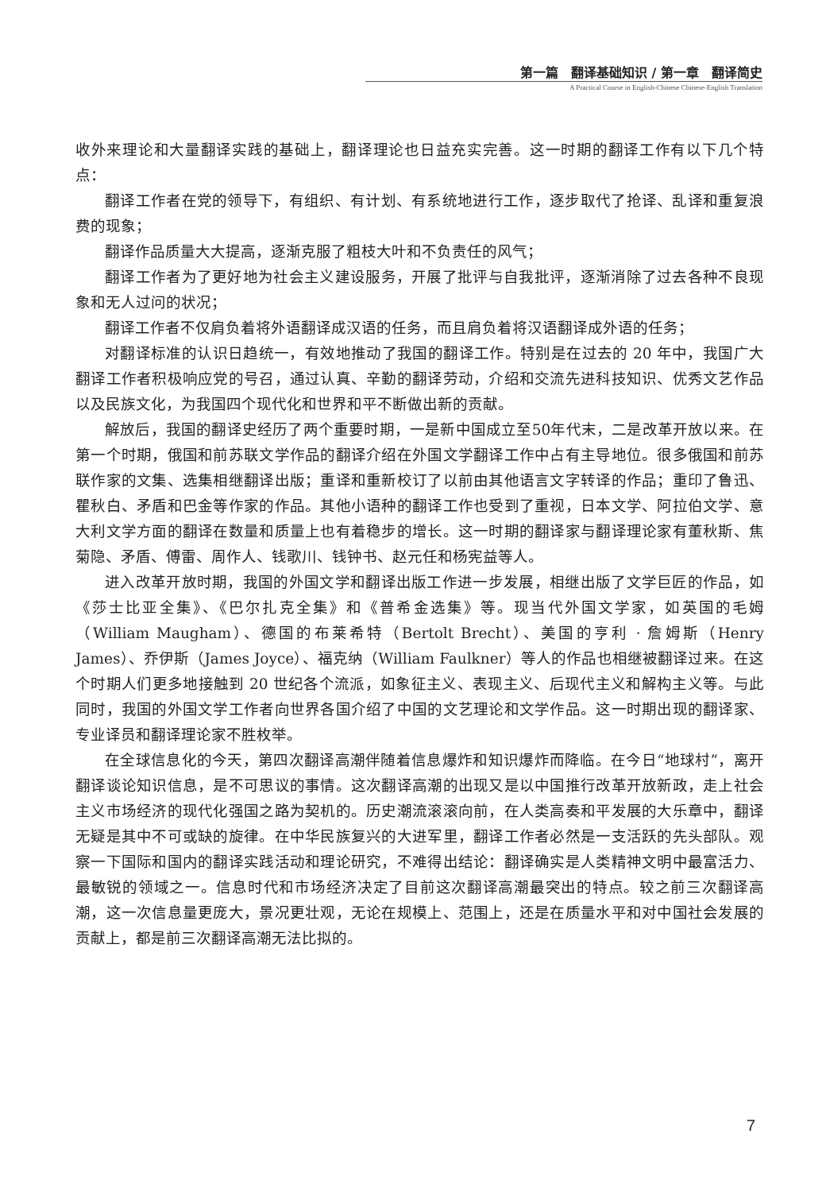第一篇　翻译基础知识 / 第一章　翻译简史
A Practical Course in English-Chinese Chinese-English Translation
收外来理论和大量翻译实践的基础上，翻译理论也日益充实完善。这一时期的翻译工作有以下几个特点：
翻译工作者在党的领导下，有组织、有计划、有系统地进行工作，逐步取代了抢译、乱译和重复浪费的现象；
翻译作品质量大大提高，逐渐克服了粗枝大叶和不负责任的风气；
翻译工作者为了更好地为社会主义建设服务，开展了批评与自我批评，逐渐消除了过去各种不良现象和无人过问的状况；
翻译工作者不仅肩负着将外语翻译成汉语的任务，而且肩负着将汉语翻译成外语的任务；
对翻译标准的认识日趋统一，有效地推动了我国的翻译工作。特别是在过去的 20 年中，我国广大翻译工作者积极响应党的号召，通过认真、辛勤的翻译劳动，介绍和交流先进科技知识、优秀文艺作品以及民族文化，为我国四个现代化和世界和平不断做出新的贡献。
解放后，我国的翻译史经历了两个重要时期，一是新中国成立至50年代末，二是改革开放以来。在第一个时期，俄国和前苏联文学作品的翻译介绍在外国文学翻译工作中占有主导地位。很多俄国和前苏联作家的文集、选集相继翻译出版；重译和重新校订了以前由其他语言文字转译的作品；重印了鲁迅、瞿秋白、矛盾和巴金等作家的作品。其他小语种的翻译工作也受到了重视，日本文学、阿拉伯文学、意大利文学方面的翻译在数量和质量上也有着稳步的增长。这一时期的翻译家与翻译理论家有董秋斯、焦菊隐、矛盾、傅雷、周作人、钱歌川、钱钟书、赵元任和杨宪益等人。
进入改革开放时期，我国的外国文学和翻译出版工作进一步发展，相继出版了文学巨匠的作品，如《莎士比亚全集》、《巴尔扎克全集》和《普希金选集》等。现当代外国文学家，如英国的毛姆（William Maugham）、德国的布莱希特（Bertolt Brecht）、美国的亨利 · 詹姆斯（Henry James）、乔伊斯（James Joyce）、福克纳（William Faulkner）等人的作品也相继被翻译过来。在这个时期人们更多地接触到 20 世纪各个流派，如象征主义、表现主义、后现代主义和解构主义等。与此同时，我国的外国文学工作者向世界各国介绍了中国的文艺理论和文学作品。这一时期出现的翻译家、专业译员和翻译理论家不胜枚举。
在全球信息化的今天，第四次翻译高潮伴随着信息爆炸和知识爆炸而降临。在今日“地球村”，离开翻译谈论知识信息，是不可思议的事情。这次翻译高潮的出现又是以中国推行改革开放新政，走上社会主义市场经济的现代化强国之路为契机的。历史潮流滚滚向前，在人类高奏和平发展的大乐章中，翻译无疑是其中不可或缺的旋律。在中华民族复兴的大进军里，翻译工作者必然是一支活跃的先头部队。观察一下国际和国内的翻译实践活动和理论研究，不难得出结论：翻译确实是人类精神文明中最富活力、最敏锐的领域之一。信息时代和市场经济决定了目前这次翻译高潮最突出的特点。较之前三次翻译高潮，这一次信息量更庞大，景况更壮观，无论在规模上、范围上，还是在质量水平和对中国社会发展的贡献上，都是前三次翻译高潮无法比拟的。
7